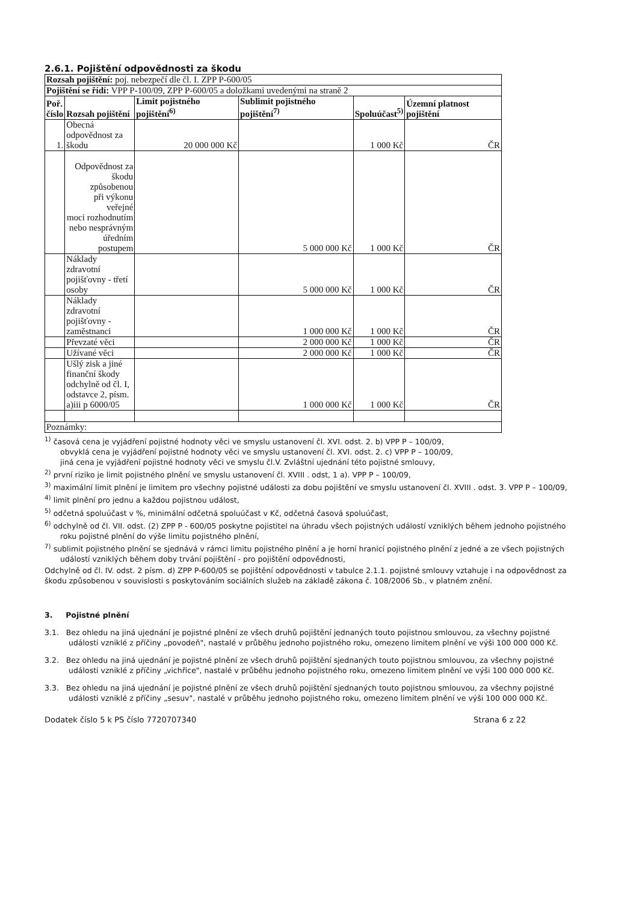2.6.1. Pojištění odpovědnosti za škodu
| Rozsah pojištění: poj. nebezpečí dle čl. I. ZPP P-600/05 | | | | | |
| Pojištění se řídí: VPP P-100/09, ZPP P-600/05 a doložkami uvedenými na straně 2 | | | | | |
| Poř. číslo | Rozsah pojištění | Limit pojistného pojištění<sup>6)</sup> | Sublimit pojistného pojištění<sup>7)</sup> | Spoluúčast<sup>5)</sup> | Územní platnost pojištění |
| 1. | Obecná odpovědnost za škodu | 20 000 000 Kč | | 1 000 Kč | ČR |
| | Odpovědnost za škodu způsobenou při výkonu veřejné moci rozhodnutím nebo nesprávným úředním postupem | | 5 000 000 Kč | 1 000 Kč | ČR |
| | Náklady zdravotní pojišťovny - třetí osoby | | 5 000 000 Kč | 1 000 Kč | ČR |
| | Náklady zdravotní pojišťovny - zaměstnanci | | 1 000 000 Kč | 1 000 Kč | ČR |
| | Převzaté věci | | 2 000 000 Kč | 1 000 Kč | ČR |
| | Užívané věci | | 2 000 000 Kč | 1 000 Kč | ČR |
| | Ušlý zisk a jiné finanční škody odchylně od čl. I, odstavce 2, písm. a)iii p 6000/05 | | 1 000 000 Kč | 1 000 Kč | ČR |
| Poznámky: | | | | | |
<sup>1)</sup> časová cena je vyjádření pojistné hodnoty věci ve smyslu ustanovení čl. XVI. odst. 2. b) VPP P – 100/09,
obvyklá cena je vyjádření pojistné hodnoty věci ve smyslu ustanovení čl. XVI. odst. 2. c) VPP P – 100/09,
jiná cena je vyjádření pojistné hodnoty věci ve smyslu čl.V. Zvláštní ujednání této pojistné smlouvy,
<sup>2)</sup> první riziko je limit pojistného plnění ve smyslu ustanovení čl. XVIII . odst, 1 a). VPP P – 100/09,
<sup>3)</sup> maximální limit plnění je limitem pro všechny pojistné události za dobu pojištění ve smyslu ustanovení čl. XVIII . odst. 3. VPP P – 100/09,
<sup>4)</sup> limit plnění pro jednu a každou pojistnou událost,
<sup>5)</sup> odčetná spoluúčast v %, minimální odčetná spoluúčast v Kč, odčetná časová spoluúčast,
<sup>6)</sup> odchylně od čl. VII. odst. (2) ZPP P - 600/05 poskytne pojistitel na úhradu všech pojistných událostí vzniklých během jednoho pojistného roku pojistné plnění do výše limitu pojistného plnění,
<sup>7)</sup> sublimit pojistného plnění se sjednává v rámci limitu pojistného plnění a je horní hranicí pojistného plnění z jedné a ze všech pojistných událostí vzniklých během doby trvání pojištění - pro pojištění odpovědnosti,
Odchylně od čl. IV. odst. 2 písm. d) ZPP P-600/05 se pojištění odpovědnosti v tabulce 2.1.1. pojistné smlouvy vztahuje i na odpovědnost za škodu způsobenou v souvislosti s poskytováním sociálních služeb na základě zákona č. 108/2006 Sb., v platném znění.
3. Pojistné plnění
3.1. Bez ohledu na jiná ujednání je pojistné plnění ze všech druhů pojištění jednaných touto pojistnou smlouvou, za všechny pojistné události vzniklé z příčiny „povodeň", nastalé v průběhu jednoho pojistného roku, omezeno limitem plnění ve výši 100 000 000 Kč.
3.2. Bez ohledu na jiná ujednání je pojistné plnění ze všech druhů pojištění sjednaných touto pojistnou smlouvou, za všechny pojistné události vzniklé z příčiny „vichřice", nastalé v průběhu jednoho pojistného roku, omezeno limitem plnění ve výši 100 000 000 Kč.
3.3. Bez ohledu na jiná ujednání je pojistné plnění ze všech druhů pojištění sjednaných touto pojistnou smlouvou, za všechny pojistné události vzniklé z příčiny „sesuv", nastalé v průběhu jednoho pojistného roku, omezeno limitem plnění ve výši 100 000 000 Kč.
Dodatek číslo 5 k PS číslo 7720707340 Strana 6 z 22